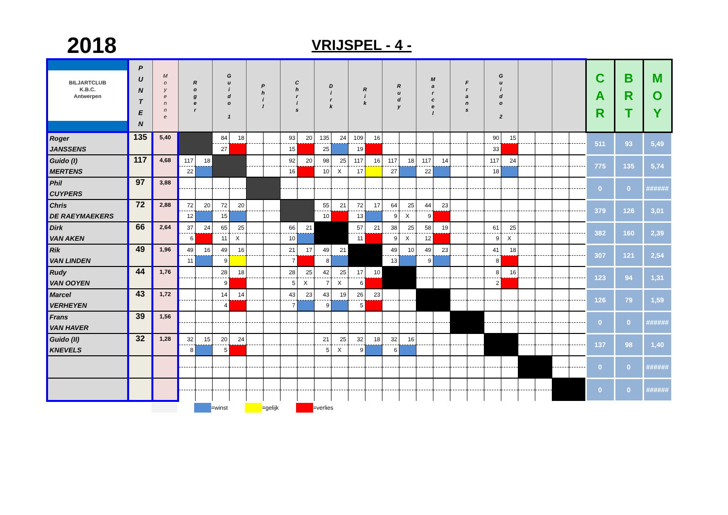2018
VRIJSPEL - 4 -
| BILJARTCLUB K.B.C. Antwerpen | P U N T E N | M o y e n n e | R o g e r | | G u i d o 1 | | P h i l | | C h r i s | | D i r k | | R i k | | R u d y | | M a r c e l | | F r a n s | | G u i d o 2 | | | | | | C A R | B R T | M O Y |
| --- | --- | --- | --- | --- | --- | --- | --- | --- | --- | --- | --- | --- | --- | --- | --- | --- | --- | --- | --- | --- | --- | --- | --- | --- | --- | --- | --- | --- | --- |
| Roger JANSSENS | 135 | 5,40 | | | 84 | 18 | | | 93 | 20 | 135 | 24 | 109 | 16 | | | | | | | 90 | 15 | | | | | 511 | 93 | 5,49 |
| | | | | | 27 | | | | 15 | | 25 | | 19 | | | | | | | | 33 | | | | | | | | |
| Guido (I) MERTENS | 117 | 4,68 | 117 | 18 | | | | | 92 | 20 | 98 | 25 | 117 | 16 | 117 | 18 | 117 | 14 | | | 117 | 24 | | | | | 775 | 135 | 5,74 |
| | | | 22 | | | | | | 16 | | 10 | X | 17 | | 27 | | 22 | | | | 18 | | | | | | | | |
| Phil CUYPERS | 97 | 3,88 | | | | | | | | | | | | | | | | | | | | | | | | | 0 | 0 | ###### |
| Chris DE RAEYMAEKERS | 72 | 2,88 | 72 | 20 | 72 | 20 | | | | | 55 | 21 | 72 | 17 | 64 | 25 | 44 | 23 | | | | | | | | | 379 | 126 | 3,01 |
| | | | 12 | | 15 | | | | | | 10 | | 13 | | 9 | X | 9 | | | | | | | | | | | | |
| Dirk VAN AKEN | 66 | 2,64 | 37 | 24 | 65 | 25 | | | 66 | 21 | | | 57 | 21 | 38 | 25 | 58 | 19 | | | 61 | 25 | | | | | 382 | 160 | 2,39 |
| | | | 6 | | 11 | X | | | 10 | | | | 11 | | 9 | X | 12 | | | | 9 | X | | | | | | | |
| Rik VAN LINDEN | 49 | 1,96 | 49 | 16 | 49 | 16 | | | 21 | 17 | 49 | 21 | | | 49 | 10 | 49 | 23 | | | 41 | 18 | | | | | 307 | 121 | 2,54 |
| | | | 11 | | 9 | | | | 7 | | 8 | | | | 13 | | 9 | | | | 8 | | | | | | | | |
| Rudy VAN OOYEN | 44 | 1,76 | | | 28 | 18 | | | 28 | 25 | 42 | 25 | 17 | 10 | | | | | | | 8 | 16 | | | | | 123 | 94 | 1,31 |
| | | | | | 9 | | | | 5 | X | 7 | X | 6 | | | | | | | | 2 | | | | | | | | |
| Marcel VERHEYEN | 43 | 1,72 | | | 14 | 14 | | | 43 | 23 | 43 | 19 | 26 | 23 | | | | | | | | | | | | | 126 | 79 | 1,59 |
| | | | | | 4 | | | | 7 | | 9 | | 5 | | | | | | | | | | | | | | | | |
| Frans VAN HAVER | 39 | 1,56 | | | | | | | | | | | | | | | | | | | | | | | | | 0 | 0 | ###### |
| Guido (II) KNEVELS | 32 | 1,28 | 32 | 15 | 20 | 24 | | | | | 21 | 25 | 32 | 18 | 32 | 16 | | | | | | | | | | | 137 | 98 | 1,40 |
| | | | 8 | | 5 | | | | | | 5 | X | 9 | | 6 | | | | | | | | | | | | | | |
| | | | | | | | | | | | | | | | | | | | | | | | | | | | 0 | 0 | ###### |
| | | | | | | | | | | | | | | | | | | | | | | | | | | | 0 | 0 | ###### |
=winst =gelijk =verlies